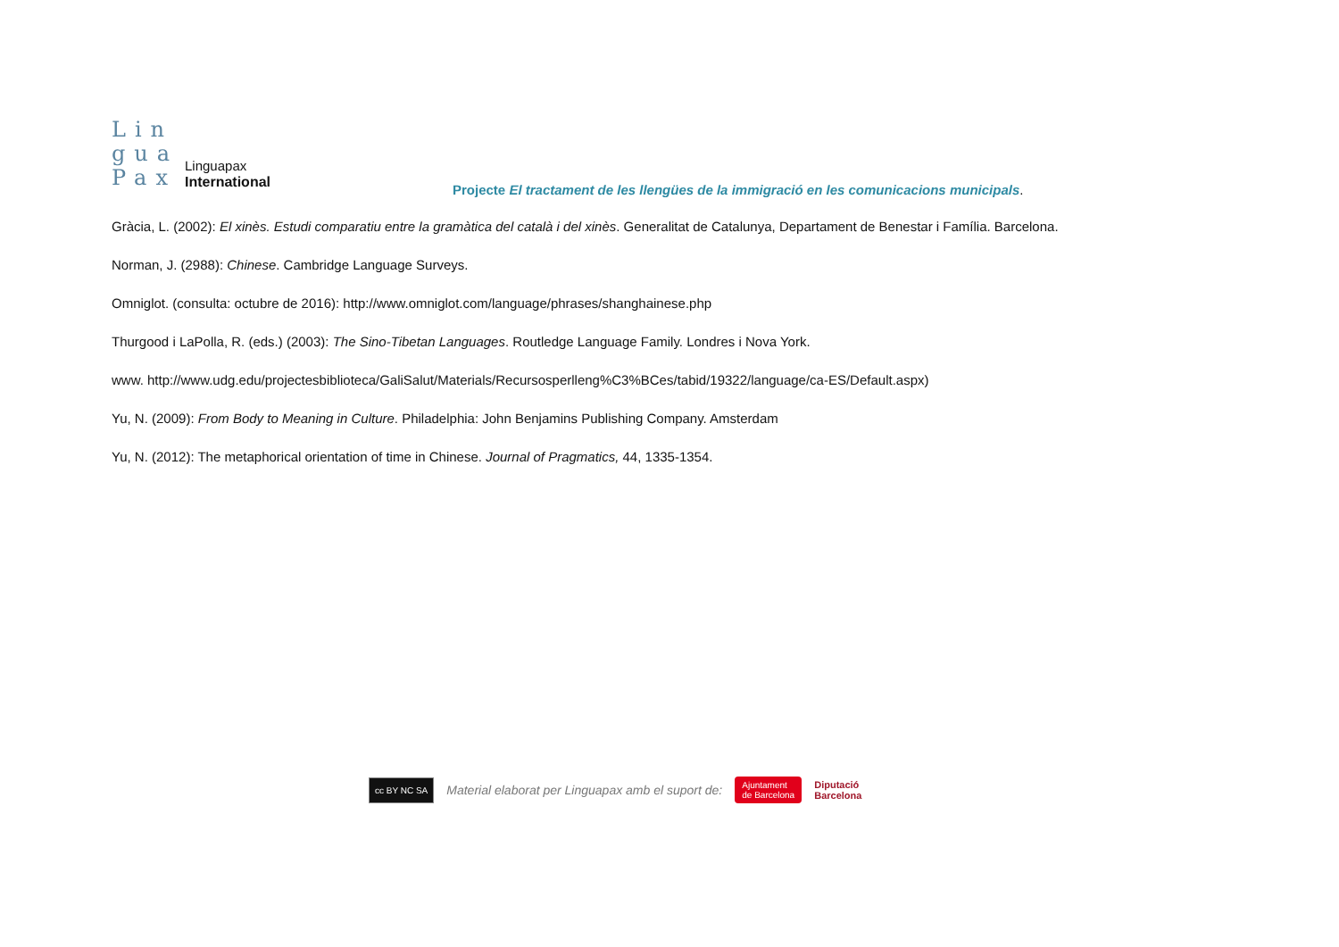Lin
gua
Pax
Linguapax
International
Projecte El tractament de les llengües de la immigració en les comunicacions municipals.
Gràcia, L. (2002): El xinès. Estudi comparatiu entre la gramàtica del català i del xinès. Generalitat de Catalunya, Departament de Benestar i Família. Barcelona.
Norman, J. (2988): Chinese. Cambridge Language Surveys.
Omniglot. (consulta: octubre de 2016): http://www.omniglot.com/language/phrases/shanghainese.php
Thurgood i LaPolla, R. (eds.) (2003): The Sino-Tibetan Languages. Routledge Language Family. Londres i Nova York.
www. http://www.udg.edu/projectesbiblioteca/GaliSalut/Materials/Recursosperlleng%C3%BCes/tabid/19322/language/ca-ES/Default.aspx)
Yu, N. (2009): From Body to Meaning in Culture. Philadelphia: John Benjamins Publishing Company. Amsterdam
Yu, N. (2012): The metaphorical orientation of time in Chinese. Journal of Pragmatics, 44, 1335-1354.
cc BY NC SA
Material elaborat per Linguapax amb el suport de:
Ajuntament
de Barcelona
Diputació
Barcelona